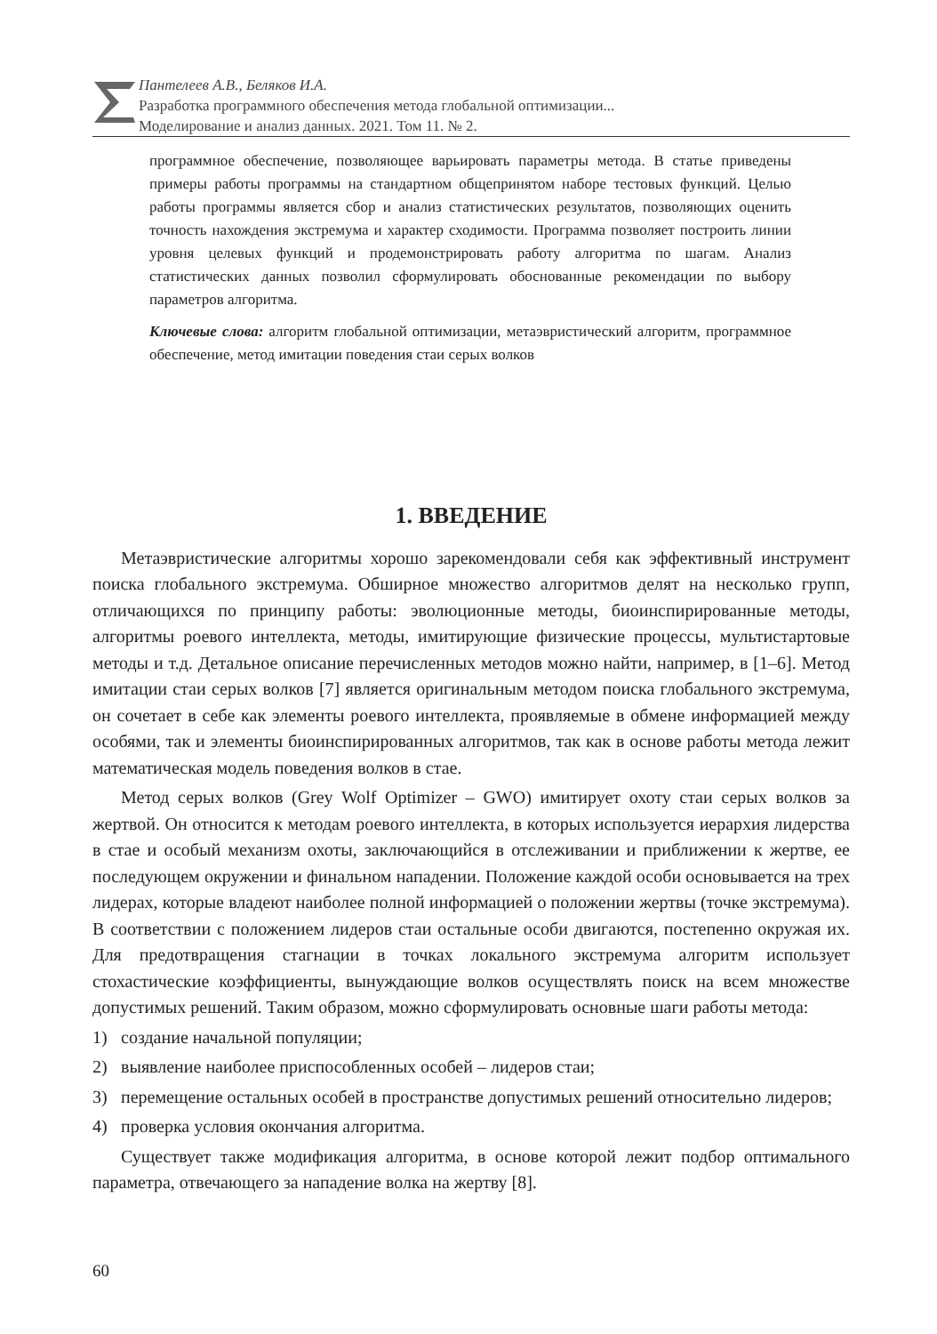Пантелеев А.В., Беляков И.А.
Разработка программного обеспечения метода глобальной оптимизации...
Моделирование и анализ данных. 2021. Том 11. № 2.
программное обеспечение, позволяющее варьировать параметры метода. В статье приведены примеры работы программы на стандартном общепринятом наборе тестовых функций. Целью работы программы является сбор и анализ статистических результатов, позволяющих оценить точность нахождения экстремума и характер сходимости. Программа позволяет построить линии уровня целевых функций и продемонстрировать работу алгоритма по шагам. Анализ статистических данных позволил сформулировать обоснованные рекомендации по выбору параметров алгоритма.
Ключевые слова: алгоритм глобальной оптимизации, метаэвристический алгоритм, программное обеспечение, метод имитации поведения стаи серых волков
1. ВВЕДЕНИЕ
Метаэвристические алгоритмы хорошо зарекомендовали себя как эффективный инструмент поиска глобального экстремума. Обширное множество алгоритмов делят на несколько групп, отличающихся по принципу работы: эволюционные методы, биоинспирированные методы, алгоритмы роевого интеллекта, методы, имитирующие физические процессы, мультистартовые методы и т.д. Детальное описание перечисленных методов можно найти, например, в [1–6]. Метод имитации стаи серых волков [7] является оригинальным методом поиска глобального экстремума, он сочетает в себе как элементы роевого интеллекта, проявляемые в обмене информацией между особями, так и элементы биоинспирированных алгоритмов, так как в основе работы метода лежит математическая модель поведения волков в стае.
Метод серых волков (Grey Wolf Optimizer – GWO) имитирует охоту стаи серых волков за жертвой. Он относится к методам роевого интеллекта, в которых используется иерархия лидерства в стае и особый механизм охоты, заключающийся в отслеживании и приближении к жертве, ее последующем окружении и финальном нападении. Положение каждой особи основывается на трех лидерах, которые владеют наиболее полной информацией о положении жертвы (точке экстремума). В соответствии с положением лидеров стаи остальные особи двигаются, постепенно окружая их. Для предотвращения стагнации в точках локального экстремума алгоритм использует стохастические коэффициенты, вынуждающие волков осуществлять поиск на всем множестве допустимых решений. Таким образом, можно сформулировать основные шаги работы метода:
1) создание начальной популяции;
2) выявление наиболее приспособленных особей – лидеров стаи;
3) перемещение остальных особей в пространстве допустимых решений относительно лидеров;
4) проверка условия окончания алгоритма.
Существует также модификация алгоритма, в основе которой лежит подбор оптимального параметра, отвечающего за нападение волка на жертву [8].
60